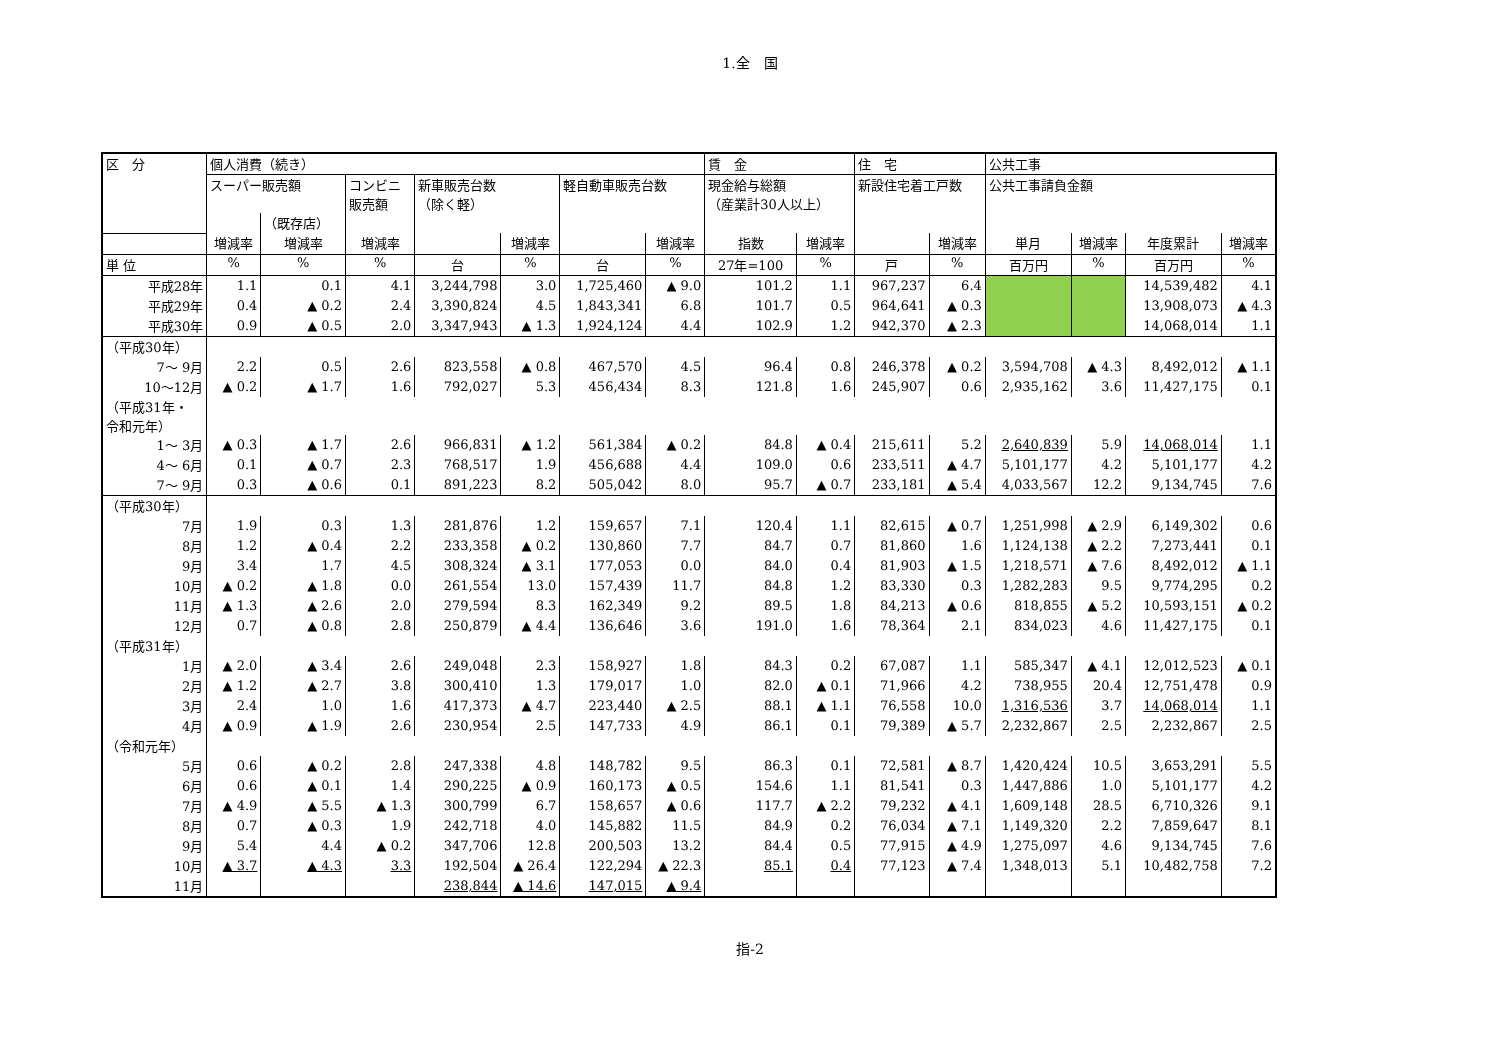1.全　国
| 区 分 | 個人消費（続き） | | | | | | | 賃 金 | | 住 宅 | | 公共工事 | | | |
| --- | --- | --- | --- | --- | --- | --- | --- | --- | --- | --- | --- | --- | --- | --- | --- |
| | スーパー販売額 | | コンビニ 販売額 | 新車販売台数 （除く軽） | | 軽自動車販売台数 | | 現金給与総額 （産業計30人以上） | | 新設住宅着工戸数 | | 公共工事請負金額 | | | |
| | | （既存店） | | | | | | | | | | | | | |
| | 増減率 | 増減率 | 増減率 | | 増減率 | | 増減率 | 指数 | 増減率 | | 増減率 | 単月 | 増減率 | 年度累計 | 増減率 |
| 単 位 | % | % | % | 台 | % | 台 | % | 27年=100 | % | 戸 | % | 百万円 | % | 百万円 | % |
| 平成28年 | 1.1 | 0.1 | 4.1 | 3,244,798 | 3.0 | 1,725,460 | ▲ 9.0 | 101.2 | 1.1 | 967,237 | 6.4 | | | 14,539,482 | 4.1 |
| 平成29年 | 0.4 | ▲ 0.2 | 2.4 | 3,390,824 | 4.5 | 1,843,341 | 6.8 | 101.7 | 0.5 | 964,641 | ▲ 0.3 | | | 13,908,073 | ▲ 4.3 |
| 平成30年 | 0.9 | ▲ 0.5 | 2.0 | 3,347,943 | ▲ 1.3 | 1,924,124 | 4.4 | 102.9 | 1.2 | 942,370 | ▲ 2.3 | | | 14,068,014 | 1.1 |
| （平成30年） | | | | | | | | | | | | | | | |
| 7～ 9月 | 2.2 | 0.5 | 2.6 | 823,558 | ▲ 0.8 | 467,570 | 4.5 | 96.4 | 0.8 | 246,378 | ▲ 0.2 | 3,594,708 | ▲ 4.3 | 8,492,012 | ▲ 1.1 |
| 10～12月 | ▲ 0.2 | ▲ 1.7 | 1.6 | 792,027 | 5.3 | 456,434 | 8.3 | 121.8 | 1.6 | 245,907 | 0.6 | 2,935,162 | 3.6 | 11,427,175 | 0.1 |
| （平成31年・ 令和元年） | | | | | | | | | | | | | | | |
| 1～ 3月 | ▲ 0.3 | ▲ 1.7 | 2.6 | 966,831 | ▲ 1.2 | 561,384 | ▲ 0.2 | 84.8 | ▲ 0.4 | 215,611 | 5.2 | 2,640,839 | 5.9 | 14,068,014 | 1.1 |
| 4～ 6月 | 0.1 | ▲ 0.7 | 2.3 | 768,517 | 1.9 | 456,688 | 4.4 | 109.0 | 0.6 | 233,511 | ▲ 4.7 | 5,101,177 | 4.2 | 5,101,177 | 4.2 |
| 7～ 9月 | 0.3 | ▲ 0.6 | 0.1 | 891,223 | 8.2 | 505,042 | 8.0 | 95.7 | ▲ 0.7 | 233,181 | ▲ 5.4 | 4,033,567 | 12.2 | 9,134,745 | 7.6 |
| （平成30年） | | | | | | | | | | | | | | | |
| 7月 | 1.9 | 0.3 | 1.3 | 281,876 | 1.2 | 159,657 | 7.1 | 120.4 | 1.1 | 82,615 | ▲ 0.7 | 1,251,998 | ▲ 2.9 | 6,149,302 | 0.6 |
| 8月 | 1.2 | ▲ 0.4 | 2.2 | 233,358 | ▲ 0.2 | 130,860 | 7.7 | 84.7 | 0.7 | 81,860 | 1.6 | 1,124,138 | ▲ 2.2 | 7,273,441 | 0.1 |
| 9月 | 3.4 | 1.7 | 4.5 | 308,324 | ▲ 3.1 | 177,053 | 0.0 | 84.0 | 0.4 | 81,903 | ▲ 1.5 | 1,218,571 | ▲ 7.6 | 8,492,012 | ▲ 1.1 |
| 10月 | ▲ 0.2 | ▲ 1.8 | 0.0 | 261,554 | 13.0 | 157,439 | 11.7 | 84.8 | 1.2 | 83,330 | 0.3 | 1,282,283 | 9.5 | 9,774,295 | 0.2 |
| 11月 | ▲ 1.3 | ▲ 2.6 | 2.0 | 279,594 | 8.3 | 162,349 | 9.2 | 89.5 | 1.8 | 84,213 | ▲ 0.6 | 818,855 | ▲ 5.2 | 10,593,151 | ▲ 0.2 |
| 12月 | 0.7 | ▲ 0.8 | 2.8 | 250,879 | ▲ 4.4 | 136,646 | 3.6 | 191.0 | 1.6 | 78,364 | 2.1 | 834,023 | 4.6 | 11,427,175 | 0.1 |
| （平成31年） | | | | | | | | | | | | | | | |
| 1月 | ▲ 2.0 | ▲ 3.4 | 2.6 | 249,048 | 2.3 | 158,927 | 1.8 | 84.3 | 0.2 | 67,087 | 1.1 | 585,347 | ▲ 4.1 | 12,012,523 | ▲ 0.1 |
| 2月 | ▲ 1.2 | ▲ 2.7 | 3.8 | 300,410 | 1.3 | 179,017 | 1.0 | 82.0 | ▲ 0.1 | 71,966 | 4.2 | 738,955 | 20.4 | 12,751,478 | 0.9 |
| 3月 | 2.4 | 1.0 | 1.6 | 417,373 | ▲ 4.7 | 223,440 | ▲ 2.5 | 88.1 | ▲ 1.1 | 76,558 | 10.0 | 1,316,536 | 3.7 | 14,068,014 | 1.1 |
| 4月 | ▲ 0.9 | ▲ 1.9 | 2.6 | 230,954 | 2.5 | 147,733 | 4.9 | 86.1 | 0.1 | 79,389 | ▲ 5.7 | 2,232,867 | 2.5 | 2,232,867 | 2.5 |
| （令和元年） | | | | | | | | | | | | | | | |
| 5月 | 0.6 | ▲ 0.2 | 2.8 | 247,338 | 4.8 | 148,782 | 9.5 | 86.3 | 0.1 | 72,581 | ▲ 8.7 | 1,420,424 | 10.5 | 3,653,291 | 5.5 |
| 6月 | 0.6 | ▲ 0.1 | 1.4 | 290,225 | ▲ 0.9 | 160,173 | ▲ 0.5 | 154.6 | 1.1 | 81,541 | 0.3 | 1,447,886 | 1.0 | 5,101,177 | 4.2 |
| 7月 | ▲ 4.9 | ▲ 5.5 | ▲ 1.3 | 300,799 | 6.7 | 158,657 | ▲ 0.6 | 117.7 | ▲ 2.2 | 79,232 | ▲ 4.1 | 1,609,148 | 28.5 | 6,710,326 | 9.1 |
| 8月 | 0.7 | ▲ 0.3 | 1.9 | 242,718 | 4.0 | 145,882 | 11.5 | 84.9 | 0.2 | 76,034 | ▲ 7.1 | 1,149,320 | 2.2 | 7,859,647 | 8.1 |
| 9月 | 5.4 | 4.4 | ▲ 0.2 | 347,706 | 12.8 | 200,503 | 13.2 | 84.4 | 0.5 | 77,915 | ▲ 4.9 | 1,275,097 | 4.6 | 9,134,745 | 7.6 |
| 10月 | ▲ 3.7 | ▲ 4.3 | 3.3 | 192,504 | ▲ 26.4 | 122,294 | ▲ 22.3 | 85.1 | 0.4 | 77,123 | ▲ 7.4 | 1,348,013 | 5.1 | 10,482,758 | 7.2 |
| 11月 | | | | 238,844 | ▲ 14.6 | 147,015 | ▲ 9.4 | | | | | | | | |
指-2